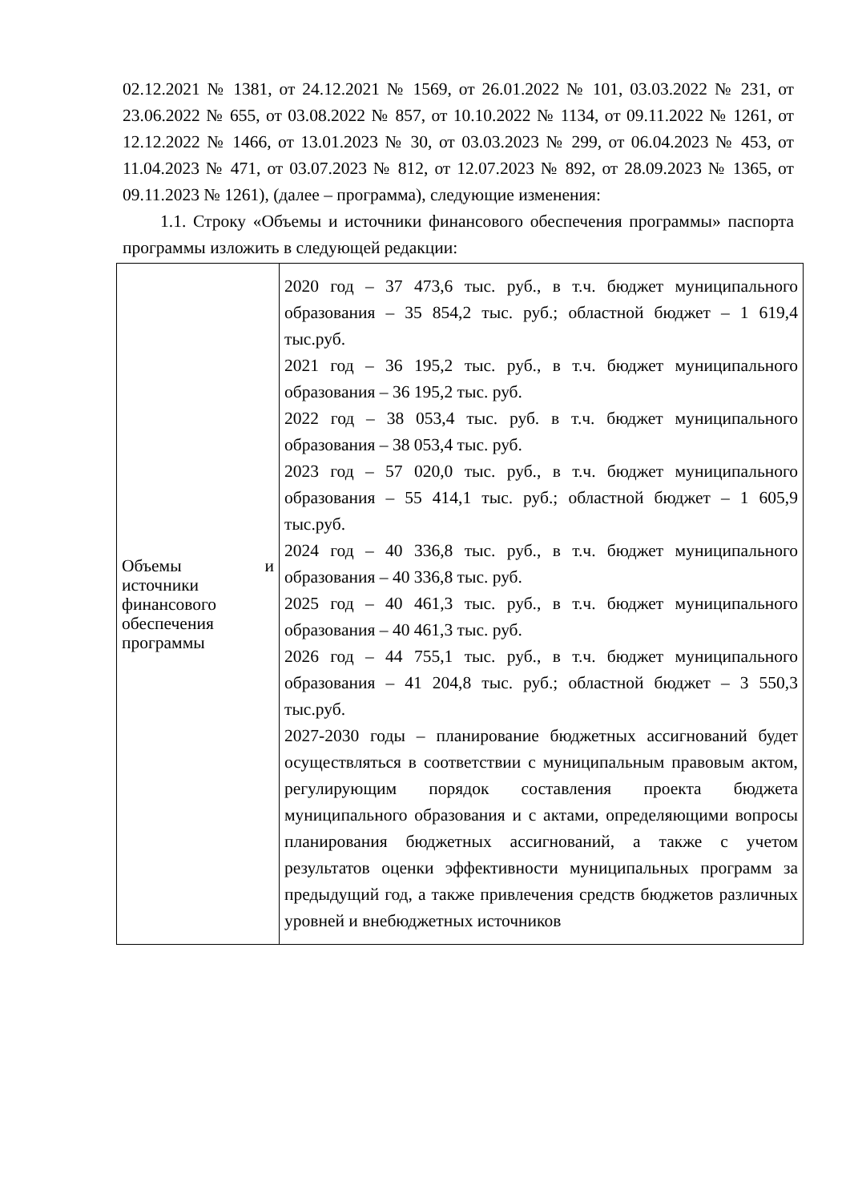02.12.2021 № 1381, от 24.12.2021 № 1569, от 26.01.2022 № 101, 03.03.2022 № 231, от 23.06.2022 № 655, от 03.08.2022 № 857, от 10.10.2022 № 1134, от 09.11.2022 № 1261, от 12.12.2022 № 1466, от 13.01.2023 № 30, от 03.03.2023 № 299, от 06.04.2023 № 453, от 11.04.2023 № 471, от 03.07.2023 № 812, от 12.07.2023 № 892, от 28.09.2023 № 1365, от 09.11.2023 № 1261), (далее – программа), следующие изменения:
1.1. Строку «Объемы и источники финансового обеспечения программы» паспорта программы изложить в следующей редакции:
| Объемы и источники финансового обеспечения программы | 2020 год – 37 473,6 тыс. руб., в т.ч. бюджет муниципального образования – 35 854,2 тыс. руб.; областной бюджет – 1 619,4 тыс.руб. 2021 год – 36 195,2 тыс. руб., в т.ч. бюджет муниципального образования – 36 195,2 тыс. руб. 2022 год – 38 053,4 тыс. руб. в т.ч. бюджет муниципального образования – 38 053,4 тыс. руб. 2023 год – 57 020,0 тыс. руб., в т.ч. бюджет муниципального образования – 55 414,1 тыс. руб.; областной бюджет – 1 605,9 тыс.руб. 2024 год – 40 336,8 тыс. руб., в т.ч. бюджет муниципального образования – 40 336,8 тыс. руб. 2025 год – 40 461,3 тыс. руб., в т.ч. бюджет муниципального образования – 40 461,3 тыс. руб. 2026 год – 44 755,1 тыс. руб., в т.ч. бюджет муниципального образования – 41 204,8 тыс. руб.; областной бюджет – 3 550,3 тыс.руб. 2027-2030 годы – планирование бюджетных ассигнований будет осуществляться в соответствии с муниципальным правовым актом, регулирующим порядок составления проекта бюджета муниципального образования и с актами, определяющими вопросы планирования бюджетных ассигнований, а также с учетом результатов оценки эффективности муниципальных программ за предыдущий год, а также привлечения средств бюджетов различных уровней и внебюджетных источников |